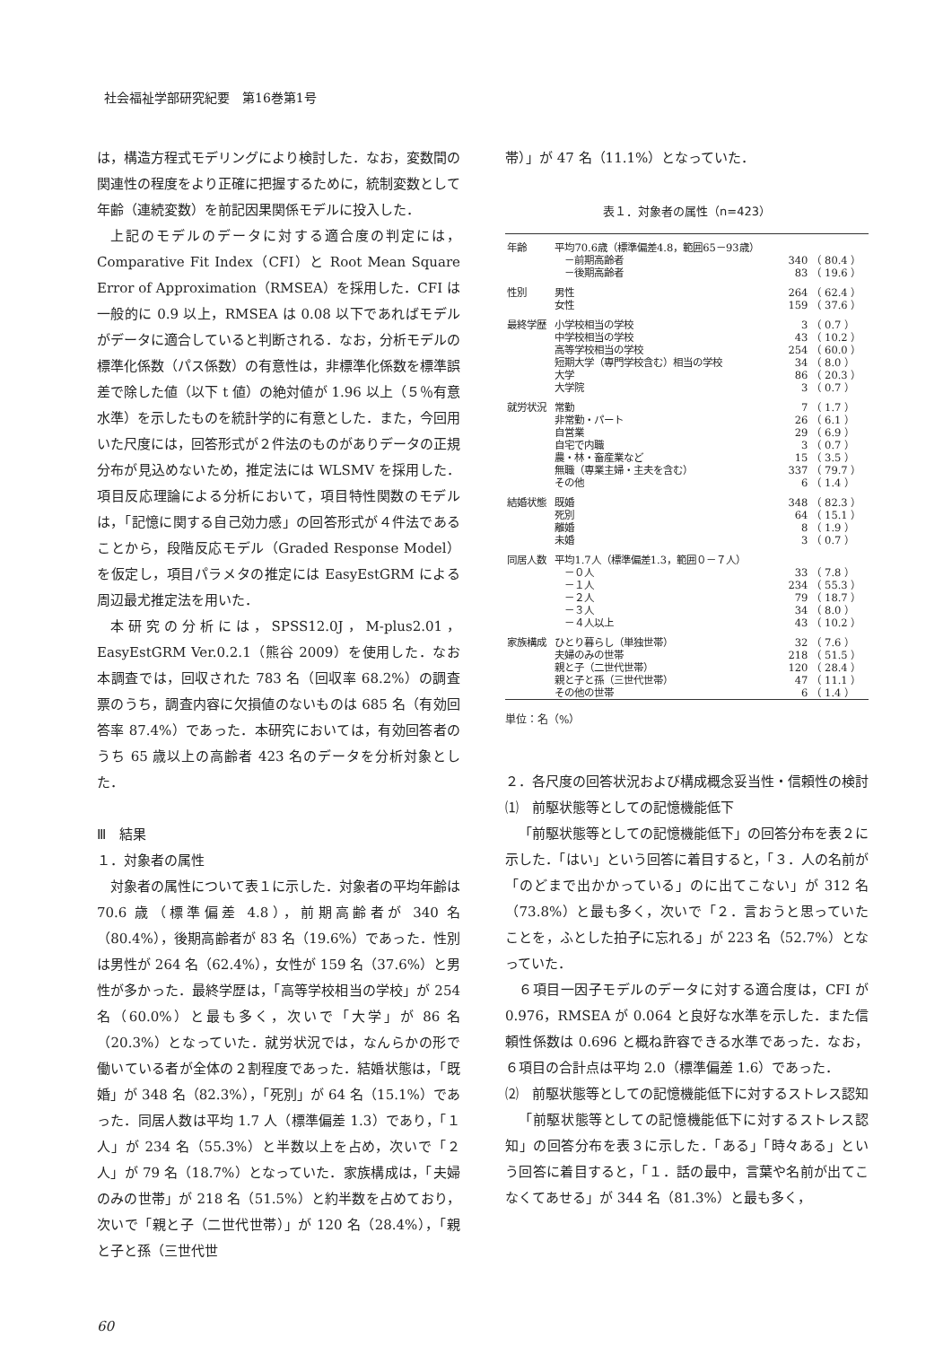社会福祉学部研究紀要　第16巻第1号
は，構造方程式モデリングにより検討した．なお，変数間の関連性の程度をより正確に把握するために，統制変数として年齢（連続変数）を前記因果関係モデルに投入した．
上記のモデルのデータに対する適合度の判定には，Comparative Fit Index（CFI）と Root Mean Square Error of Approximation（RMSEA）を採用した．CFI は一般的に 0.9 以上，RMSEA は 0.08 以下であればモデルがデータに適合していると判断される．なお，分析モデルの標準化係数（パス係数）の有意性は，非標準化係数を標準誤差で除した値（以下 t 値）の絶対値が 1.96 以上（５％有意水準）を示したものを統計学的に有意とした．また，今回用いた尺度には，回答形式が２件法のものがありデータの正規分布が見込めないため，推定法には WLSMV を採用した．項目反応理論による分析において，項目特性関数のモデルは，「記憶に関する自己効力感」の回答形式が４件法であることから，段階反応モデル（Graded Response Model）を仮定し，項目パラメタの推定には EasyEstGRM による周辺最尤推定法を用いた．
本研究の分析には，SPSS12.0J，M-plus2.01，EasyEstGRM Ver.0.2.1（熊谷 2009）を使用した．なお本調査では，回収された 783 名（回収率 68.2%）の調査票のうち，調査内容に欠損値のないものは 685 名（有効回答率 87.4%）であった．本研究においては，有効回答者のうち 65 歳以上の高齢者 423 名のデータを分析対象とした．
Ⅲ　結果
１．対象者の属性
対象者の属性について表１に示した．対象者の平均年齢は 70.6 歳（標準偏差 4.8），前期高齢者が 340 名（80.4%），後期高齢者が 83 名（19.6%）であった．性別は男性が 264 名（62.4%），女性が 159 名（37.6%）と男性が多かった．最終学歴は，「高等学校相当の学校」が 254 名（60.0%）と最も多く，次いで「大学」が 86 名（20.3%）となっていた．就労状況では，なんらかの形で働いている者が全体の２割程度であった．結婚状態は，「既婚」が 348 名（82.3%），「死別」が 64 名（15.1%）であった．同居人数は平均 1.7 人（標準偏差 1.3）であり，「１人」が 234 名（55.3%）と半数以上を占め，次いで「２人」が 79 名（18.7%）となっていた．家族構成は，「夫婦のみの世帯」が 218 名（51.5%）と約半数を占めており，次いで「親と子（二世代世帯）」が 120 名（28.4%），「親と子と孫（三世代世
帯）」が 47 名（11.1%）となっていた．
表１．対象者の属性（n=423）
| 年齢 | 平均70.6歳（標準偏差4.8，範囲65－93歳） | | |
| | －前期高齢者 | 340 | （ 80.4 ） |
| | －後期高齢者 | 83 | （ 19.6 ） |
| 性別 | 男性 | 264 | （ 62.4 ） |
| | 女性 | 159 | （ 37.6 ） |
| 最終学歴 | 小学校相当の学校 | 3 | （ 0.7 ） |
| | 中学校相当の学校 | 43 | （ 10.2 ） |
| | 高等学校相当の学校 | 254 | （ 60.0 ） |
| | 短期大学（専門学校含む）相当の学校 | 34 | （ 8.0 ） |
| | 大学 | 86 | （ 20.3 ） |
| | 大学院 | 3 | （ 0.7 ） |
| 就労状況 | 常勤 | 7 | （ 1.7 ） |
| | 非常勤・パート | 26 | （ 6.1 ） |
| | 自営業 | 29 | （ 6.9 ） |
| | 自宅で内職 | 3 | （ 0.7 ） |
| | 農・林・畜産業など | 15 | （ 3.5 ） |
| | 無職（専業主婦・主夫を含む） | 337 | （ 79.7 ） |
| | その他 | 6 | （ 1.4 ） |
| 結婚状態 | 既婚 | 348 | （ 82.3 ） |
| | 死別 | 64 | （ 15.1 ） |
| | 離婚 | 8 | （ 1.9 ） |
| | 未婚 | 3 | （ 0.7 ） |
| 同居人数 | 平均1.7人（標準偏差1.3，範囲０－７人） | | |
| | －０人 | 33 | （ 7.8 ） |
| | －１人 | 234 | （ 55.3 ） |
| | －２人 | 79 | （ 18.7 ） |
| | －３人 | 34 | （ 8.0 ） |
| | －４人以上 | 43 | （ 10.2 ） |
| 家族構成 | ひとり暮らし（単独世帯） | 32 | （ 7.6 ） |
| | 夫婦のみの世帯 | 218 | （ 51.5 ） |
| | 親と子（二世代世帯） | 120 | （ 28.4 ） |
| | 親と子と孫（三世代世帯） | 47 | （ 11.1 ） |
| | その他の世帯 | 6 | （ 1.4 ） |
単位：名（%）
２．各尺度の回答状況および構成概念妥当性・信頼性の検討
⑴　前駆状態等としての記憶機能低下
「前駆状態等としての記憶機能低下」の回答分布を表２に示した．「はい」という回答に着目すると，「３．人の名前が「のどまで出かかっている」のに出てこない」が 312 名（73.8%）と最も多く，次いで「２．言おうと思っていたことを，ふとした拍子に忘れる」が 223 名（52.7%）となっていた．
６項目一因子モデルのデータに対する適合度は，CFI が 0.976，RMSEA が 0.064 と良好な水準を示した．また信頼性係数は 0.696 と概ね許容できる水準であった．なお，６項目の合計点は平均 2.0（標準偏差 1.6）であった．
⑵　前駆状態等としての記憶機能低下に対するストレス認知
「前駆状態等としての記憶機能低下に対するストレス認知」の回答分布を表３に示した．「ある」「時々ある」という回答に着目すると，「１．話の最中，言葉や名前が出てこなくてあせる」が 344 名（81.3%）と最も多く，
60